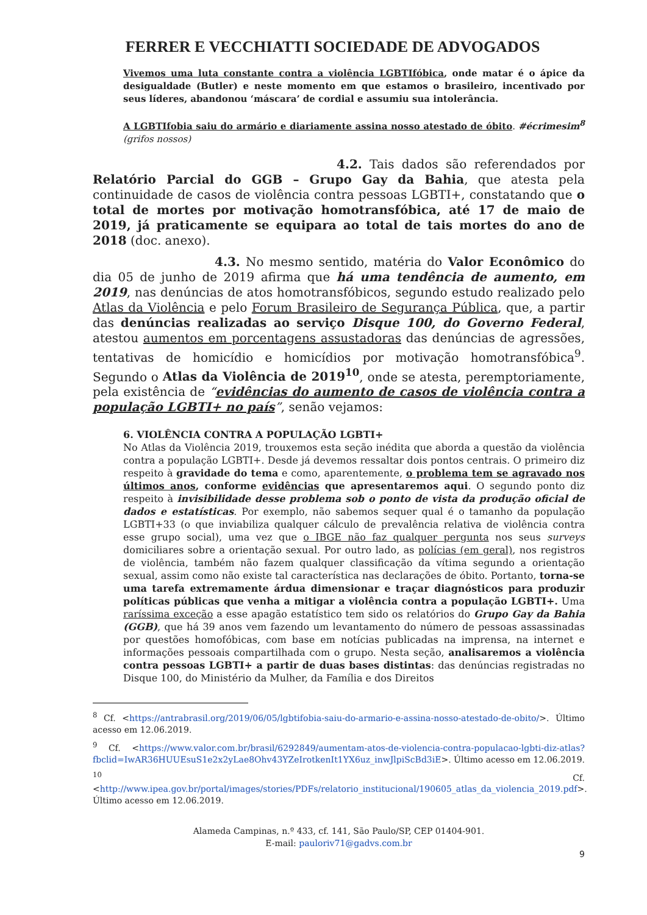FERRER E VECCHIATTI SOCIEDADE DE ADVOGADOS
Vivemos uma luta constante contra a violência LGBTIfóbica, onde matar é o ápice da desigualdade (Butler) e neste momento em que estamos o brasileiro, incentivado por seus líderes, abandonou ‘máscara’ de cordial e assumiu sua intolerância.
A LGBTIfobia saiu do armário e diariamente assina nosso atestado de óbito. #écrimesim<sup>8</sup> (grifos nossos)
4.2. Tais dados são referendados por Relatório Parcial do GGB – Grupo Gay da Bahia, que atesta pela continuidade de casos de violência contra pessoas LGBTI+, constatando que o total de mortes por motivação homotransfóbica, até 17 de maio de 2019, já praticamente se equipara ao total de tais mortes do ano de 2018 (doc. anexo).
4.3. No mesmo sentido, matéria do Valor Econômico do dia 05 de junho de 2019 afirma que há uma tendência de aumento, em 2019, nas denúncias de atos homotransfóbicos, segundo estudo realizado pelo Atlas da Violência e pelo Forum Brasileiro de Segurança Pública, que, a partir das denúncias realizadas ao serviço Disque 100, do Governo Federal, atestou aumentos em porcentagens assustadoras das denúncias de agressões, tentativas de homicídio e homicídios por motivação homotransfóbica<sup>9</sup>. Segundo o Atlas da Violência de 2019<sup>10</sup>, onde se atesta, peremptoriamente, pela existência de “evidências do aumento de casos de violência contra a população LGBTI+ no país”, senão vejamos:
6. VIOLÊNCIA CONTRA A POPULAÇÃO LGBTI+
No Atlas da Violência 2019, trouxemos esta seção inédita que aborda a questão da violência contra a população LGBTI+. Desde já devemos ressaltar dois pontos centrais. O primeiro diz respeito à gravidade do tema e como, aparentemente, o problema tem se agravado nos últimos anos, conforme evidências que apresentaremos aqui. O segundo ponto diz respeito à invisibilidade desse problema sob o ponto de vista da produção oficial de dados e estatísticas. Por exemplo, não sabemos sequer qual é o tamanho da população LGBTI+33 (o que inviabiliza qualquer cálculo de prevalência relativa de violência contra esse grupo social), uma vez que o IBGE não faz qualquer pergunta nos seus surveys domiciliares sobre a orientação sexual. Por outro lado, as polícias (em geral), nos registros de violência, também não fazem qualquer classificação da vítima segundo a orientação sexual, assim como não existe tal característica nas declarações de óbito. Portanto, torna-se uma tarefa extremamente árdua dimensionar e traçar diagnósticos para produzir políticas públicas que venha a mitigar a violência contra a população LGBTI+. Uma raríssima exceção a esse apagão estatístico tem sido os relatórios do Grupo Gay da Bahia (GGB), que há 39 anos vem fazendo um levantamento do número de pessoas assassinadas por questões homofóbicas, com base em notícias publicadas na imprensa, na internet e informações pessoais compartilhada com o grupo. Nesta seção, analisaremos a violência contra pessoas LGBTI+ a partir de duas bases distintas: das denúncias registradas no Disque 100, do Ministério da Mulher, da Família e dos Direitos
<sup>8</sup> Cf. <https://antrabrasil.org/2019/06/05/lgbtifobia-saiu-do-armario-e-assina-nosso-atestado-de-obito/>. Último acesso em 12.06.2019.
<sup>9</sup> Cf. <https://www.valor.com.br/brasil/6292849/aumentam-atos-de-violencia-contra-populacao-lgbti-diz-atlas?fbclid=IwAR36HUUEsuS1e2x2yLae8Ohv43YZeIrotkenIt1YX6uz_inwJlpiScBd3iE>. Último acesso em 12.06.2019.
<sup>10</sup> Cf. <http://www.ipea.gov.br/portal/images/stories/PDFs/relatorio_institucional/190605_atlas_da_violencia_2019.pdf>. Último acesso em 12.06.2019.
Alameda Campinas, n.º 433, cf. 141, São Paulo/SP, CEP 01404-901.
E-mail: pauloriv71@gadvs.com.br
9